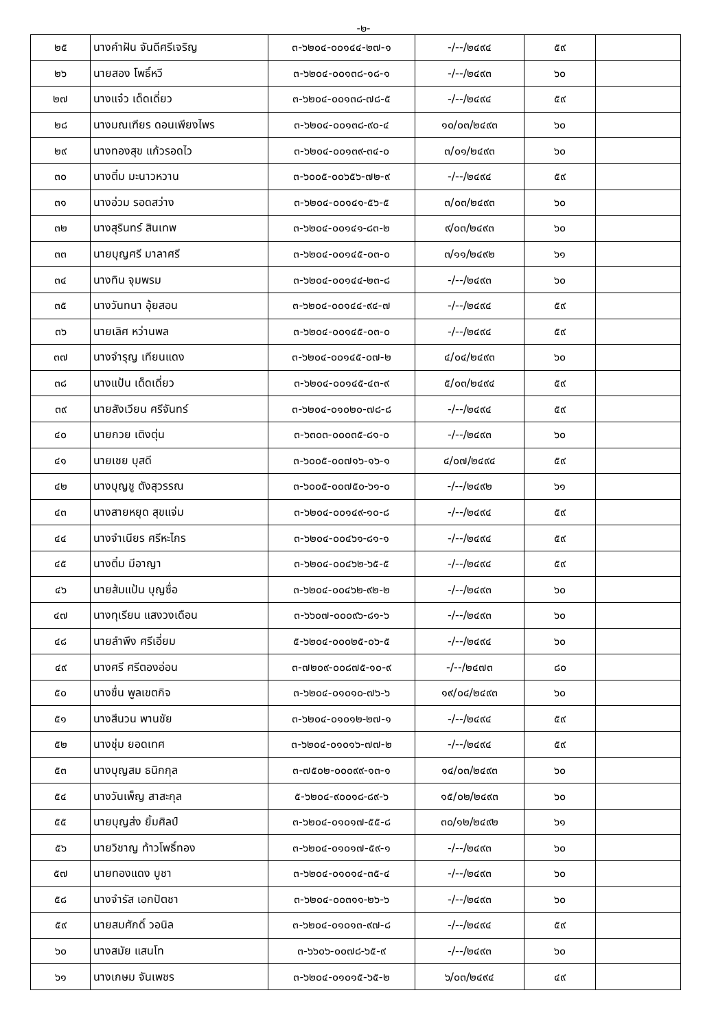-๒-
| ๒๕ | นางคำฝัน จันดีศรีเจริญ | ๓-๖๒๐๔-๐๐๑๔๔-๒๗-๑ | -/--/๒๔๙๔ | ๕๙ | |
| ๒๖ | นายสอง โพธิ์หวี | ๓-๖๒๐๔-๐๐๑๓๘-๑๘-๑ | -/--/๒๔๙๓ | ๖๐ | |
| ๒๗ | นางแจ๋ว เด็ดเดี่ยว | ๓-๖๒๐๔-๐๐๑๓๘-๗๘-๕ | -/--/๒๔๙๔ | ๕๙ | |
| ๒๘ | นางมณเฑียร ดอนเพียงไพร | ๓-๖๒๐๔-๐๐๑๓๘-๙๐-๔ | ๑๐/๐๓/๒๔๙๓ | ๖๐ | |
| ๒๙ | นางทองสุข แก้วรอดไว | ๓-๖๒๐๔-๐๐๑๓๙-๓๔-๐ | ๓/๐๑/๒๔๙๓ | ๖๐ | |
| ๓๐ | นางติ๋ม มะนาวหวาน | ๓-๖๐๐๕-๐๐๖๕๖-๗๒-๙ | -/--/๒๔๙๔ | ๕๙ | |
| ๓๑ | นางอ่วม รอดสว่าง | ๓-๖๒๐๔-๐๐๑๔๑-๕๖-๕ | ๓/๐๓/๒๔๙๓ | ๖๐ | |
| ๓๒ | นางสุรินทร์ สินเทพ | ๓-๖๒๐๔-๐๐๑๔๑-๘๓-๒ | ๙/๐๓/๒๔๙๓ | ๖๐ | |
| ๓๓ | นายบุญศรี มาลาศรี | ๓-๖๒๐๔-๐๐๑๔๕-๐๓-๐ | ๓/๑๑/๒๔๙๒ | ๖๑ | |
| ๓๔ | นางทิน จุมพรม | ๓-๖๒๐๔-๐๐๑๔๔-๒๓-๘ | -/--/๒๔๙๓ | ๖๐ | |
| ๓๕ | นางวันทนา อุ้ยสอน | ๓-๖๒๐๔-๐๐๑๔๔-๙๔-๗ | -/--/๒๔๙๔ | ๕๙ | |
| ๓๖ | นายเลิศ หว่านพล | ๓-๖๒๐๔-๐๐๑๔๕-๐๓-๐ | -/--/๒๔๙๔ | ๕๙ | |
| ๓๗ | นางจำรุญ เทียนแดง | ๓-๖๒๐๔-๐๐๑๔๕-๐๗-๒ | ๔/๐๔/๒๔๙๓ | ๖๐ | |
| ๓๘ | นางแป้น เด็ดเดี่ยว | ๓-๖๒๐๔-๐๐๑๔๕-๔๓-๙ | ๕/๐๓/๒๔๙๔ | ๕๙ | |
| ๓๙ | นายสังเวียน ศรีจันทร์ | ๓-๖๒๐๔-๐๑๐๒๐-๗๘-๘ | -/--/๒๔๙๔ | ๕๙ | |
| ๔๐ | นายกวย เติงตุ่น | ๓-๖๓๐๓-๐๐๐๓๕-๘๑-๐ | -/--/๒๔๙๓ | ๖๐ | |
| ๔๑ | นายเชย บุสดี | ๓-๖๐๐๕-๐๐๗๑๖-๑๖-๑ | ๔/๐๗/๒๔๙๔ | ๕๙ | |
| ๔๒ | นางบุญชู ตังสุวรรณ | ๓-๖๐๐๕-๐๐๗๕๐-๖๑-๐ | -/--/๒๔๙๒ | ๖๑ | |
| ๔๓ | นางสายหยุด สุขแจ่ม | ๓-๖๒๐๔-๐๐๑๔๙-๑๐-๘ | -/--/๒๔๙๔ | ๕๙ | |
| ๔๔ | นางจำเนียร ศรีหะไกร | ๓-๖๒๐๔-๐๐๔๖๑-๘๑-๑ | -/--/๒๔๙๔ | ๕๙ | |
| ๔๕ | นางติ๋ม มีอาญา | ๓-๖๒๐๔-๐๐๔๖๒-๖๕-๕ | -/--/๒๔๙๔ | ๕๙ | |
| ๔๖ | นายส้มแป้น บุญซื่อ | ๓-๖๒๐๔-๐๐๔๖๒-๙๒-๒ | -/--/๒๔๙๓ | ๖๐ | |
| ๔๗ | นางทุเรียน แสงวงเดือน | ๓-๖๖๐๗-๐๐๐๙๖-๘๑-๖ | -/--/๒๔๙๓ | ๖๐ | |
| ๔๘ | นายลำพึง ศรีเอี่ยม | ๕-๖๒๐๔-๐๐๐๒๕-๐๖-๕ | -/--/๒๔๙๔ | ๖๐ | |
| ๔๙ | นางศรี ศรีตองอ่อน | ๓-๗๒๐๙-๐๐๘๗๕-๑๐-๙ | -/--/๒๔๗๓ | ๘๐ | |
| ๕๐ | นางชื่น พูลเขตกิจ | ๓-๖๒๐๔-๐๑๐๑๐-๗๖-๖ | ๑๙/๐๔/๒๔๙๓ | ๖๐ | |
| ๕๑ | นางสีนวน พานชัย | ๓-๖๒๐๔-๐๑๐๑๒-๒๗-๑ | -/--/๒๔๙๔ | ๕๙ | |
| ๕๒ | นางชุ่ม ยอดเทศ | ๓-๖๒๐๔-๐๑๐๑๖-๗๗-๒ | -/--/๒๔๙๔ | ๕๙ | |
| ๕๓ | นางบุญสม ธนิกกุล | ๓-๗๕๐๒-๐๐๐๙๙-๑๓-๑ | ๑๔/๐๓/๒๔๙๓ | ๖๐ | |
| ๕๔ | นางวันเพ็ญ สาสะกุล | ๕-๖๒๐๔-๙๐๐๑๘-๘๙-๖ | ๑๕/๐๒/๒๔๙๓ | ๖๐ | |
| ๕๕ | นายบุญส่ง ยิ้มศิลป์ | ๓-๖๒๐๔-๐๑๐๑๗-๕๕-๘ | ๓๐/๑๒/๒๔๙๒ | ๖๑ | |
| ๕๖ | นายวิชาญ ท้าวโพธิ์ทอง | ๓-๖๒๐๔-๐๑๐๑๗-๕๙-๑ | -/--/๒๔๙๓ | ๖๐ | |
| ๕๗ | นายทองแดง บูชา | ๓-๖๒๐๔-๐๑๐๑๔-๓๕-๔ | -/--/๒๔๙๓ | ๖๐ | |
| ๕๘ | นางจำรัส เอกปัตชา | ๓-๖๒๐๔-๐๐๓๑๑-๒๖-๖ | -/--/๒๔๙๓ | ๖๐ | |
| ๕๙ | นายสมศักดิ์ วอนิล | ๓-๖๒๐๔-๐๑๐๑๓-๙๗-๘ | -/--/๒๔๙๔ | ๕๙ | |
| ๖๐ | นางสมัย แสนโท | ๓-๖๖๐๖-๐๐๗๘-๖๕-๙ | -/--/๒๔๙๓ | ๖๐ | |
| ๖๑ | นางเกษม จันเพชร | ๓-๖๒๐๔-๐๑๐๑๕-๖๕-๒ | ๖/๐๓/๒๔๙๔ | ๔๙ | |